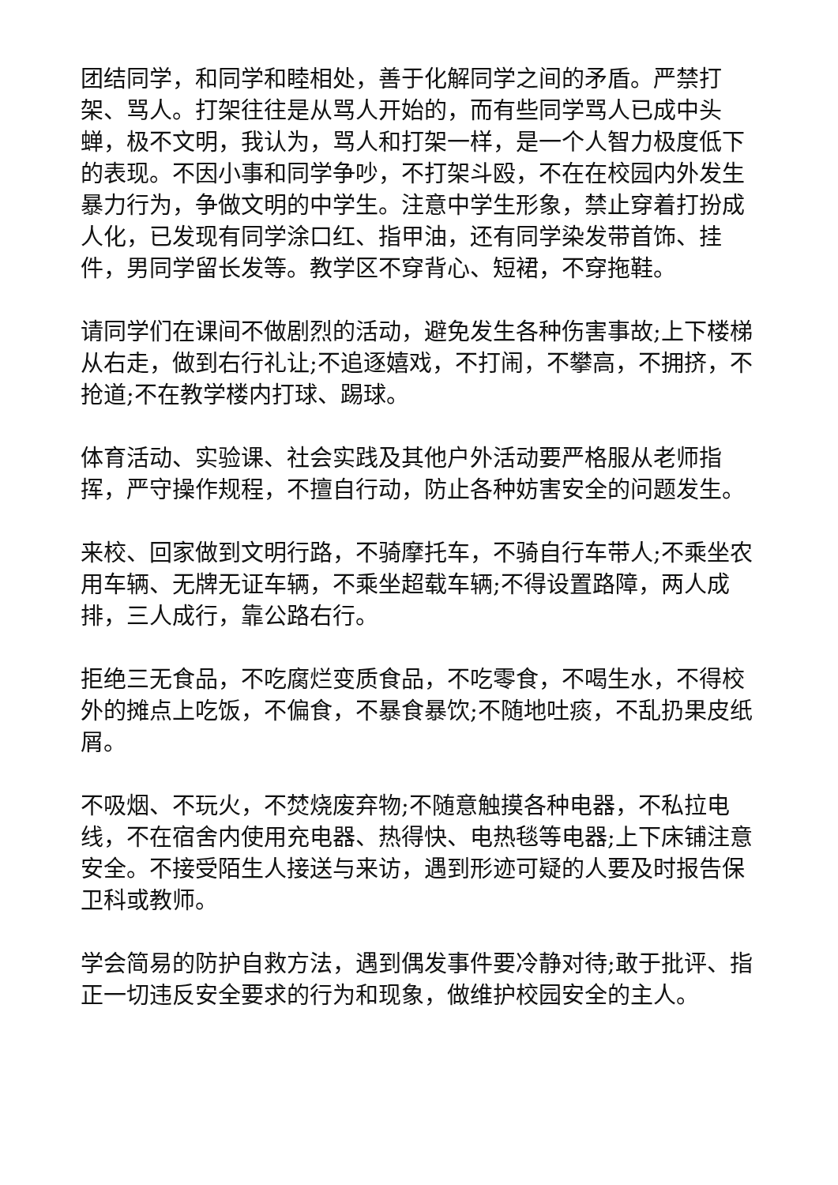团结同学，和同学和睦相处，善于化解同学之间的矛盾。严禁打架、骂人。打架往往是从骂人开始的，而有些同学骂人已成中头蝉，极不文明，我认为，骂人和打架一样，是一个人智力极度低下的表现。不因小事和同学争吵，不打架斗殴，不在在校园内外发生暴力行为，争做文明的中学生。注意中学生形象，禁止穿着打扮成人化，已发现有同学涂口红、指甲油，还有同学染发带首饰、挂件，男同学留长发等。教学区不穿背心、短裙，不穿拖鞋。
请同学们在课间不做剧烈的活动，避免发生各种伤害事故;上下楼梯从右走，做到右行礼让;不追逐嬉戏，不打闹，不攀高，不拥挤，不抢道;不在教学楼内打球、踢球。
体育活动、实验课、社会实践及其他户外活动要严格服从老师指挥，严守操作规程，不擅自行动，防止各种妨害安全的问题发生。
来校、回家做到文明行路，不骑摩托车，不骑自行车带人;不乘坐农用车辆、无牌无证车辆，不乘坐超载车辆;不得设置路障，两人成排，三人成行，靠公路右行。
拒绝三无食品，不吃腐烂变质食品，不吃零食，不喝生水，不得校外的摊点上吃饭，不偏食，不暴食暴饮;不随地吐痰，不乱扔果皮纸屑。
不吸烟、不玩火，不焚烧废弃物;不随意触摸各种电器，不私拉电线，不在宿舍内使用充电器、热得快、电热毯等电器;上下床铺注意安全。不接受陌生人接送与来访，遇到形迹可疑的人要及时报告保卫科或教师。
学会简易的防护自救方法，遇到偶发事件要冷静对待;敢于批评、指正一切违反安全要求的行为和现象，做维护校园安全的主人。